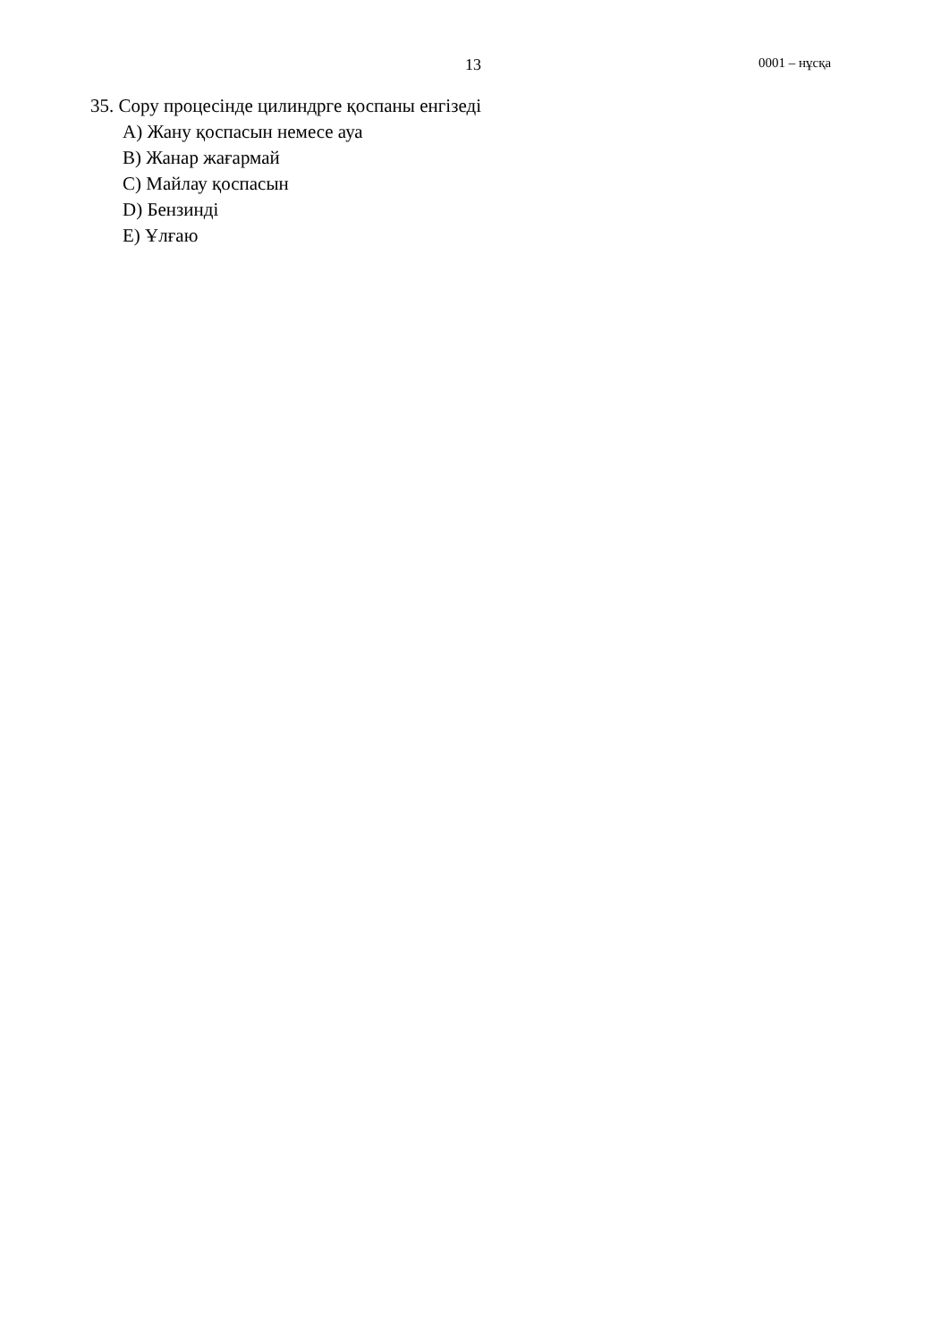13 0001 – нұсқа
35. Сору процесінде цилиндрге қоспаны енгізеді
A) Жану қоспасын немесе ауа
B) Жанар жағармай
C) Майлау қоспасын
D) Бензинді
E) Ұлғаю